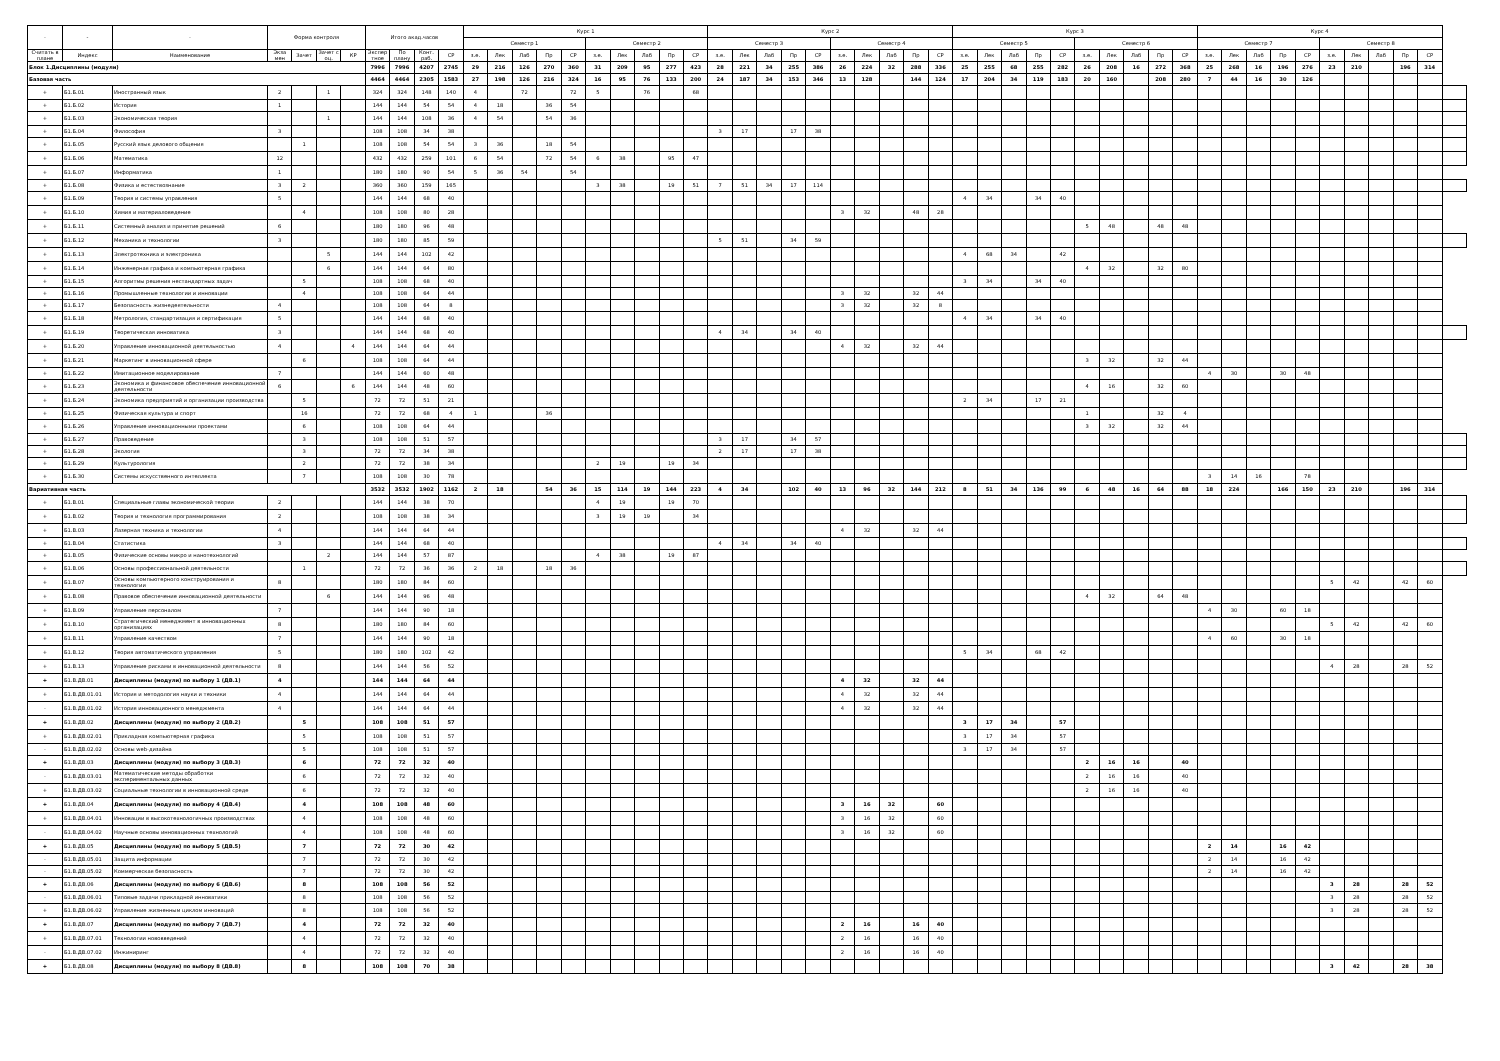| - | - | - | Форма контроля | | | | Итого акад.часов | | | | Курс 1 | | | | | | | | | | Курс 2 | | | | | | | | | | Курс 3 | | | | | | | | | | Курс 4 | | | | | | | | | | |
| --- | --- | --- | --- | --- | --- | --- | --- | --- | --- | --- | --- | --- | --- | --- | --- | --- | --- | --- | --- | --- | --- | --- | --- | --- | --- | --- | --- | --- | --- | --- | --- | --- | --- | --- | --- | --- | --- | --- | --- | --- | --- | --- | --- | --- | --- | --- | --- | --- | --- | --- | --- |
| | | | | | | | | | | | Семестр 1 | | | | | Семестр 2 | | | | | Семестр 3 | | | | | Семестр 4 | | | | | Семестр 5 | | | | | Семестр 6 | | | | | Семестр 7 | | | | | Семестр 8 | | | | | |
| Считать в плане | Индекс | Наименование | Экза мен | Зачет | Зачет с оц. | КР | Экспер тное | По плану | Конт. раб. | СР | з.е. | Лек | Лаб | Пр | СР | з.е. | Лек | Лаб | Пр | СР | з.е. | Лек | Лаб | Пр | СР | з.е. | Лек | Лаб | Пр | СР | з.е. | Лек | Лаб | Пр | СР | з.е. | Лек | Лаб | Пр | СР | з.е. | Лек | Лаб | Пр | СР | з.е. | Лек | Лаб | Пр | СР | |
| Блок 1.Дисциплины (модули) | | | | | | | 7996 | 7996 | 4207 | 2745 | 29 | 216 | 126 | 270 | 360 | 31 | 209 | 95 | 277 | 423 | 28 | 221 | 34 | 255 | 386 | 26 | 224 | 32 | 288 | 336 | 25 | 255 | 68 | 255 | 282 | 26 | 208 | 16 | 272 | 368 | 25 | 268 | 16 | 196 | 276 | 23 | 210 | | 196 | 314 | |
| Базовая часть | | | | | | | 4464 | 4464 | 2305 | 1583 | 27 | 198 | 126 | 216 | 324 | 16 | 95 | 76 | 133 | 200 | 24 | 187 | 34 | 153 | 346 | 13 | 128 | | 144 | 124 | 17 | 204 | 34 | 119 | 183 | 20 | 160 | | 208 | 280 | 7 | 44 | 16 | 30 | 126 | | | | | | |
| + | Б1.Б.01 | Иностранный язык | 2 | | 1 | | 324 | 324 | 148 | 140 | 4 | | 72 | | 72 | 5 | | 76 | | 68 | | | | | | | | | | | | | | | | | | | | | | | | | | | | | | | |
| + | Б1.Б.02 | История | 1 | | | | 144 | 144 | 54 | 54 | 4 | 18 | | 36 | 54 | | | | | | | | | | | | | | | | | | | | | | | | | | | | | | | | | | | | |
| + | Б1.Б.03 | Экономическая теория | | | 1 | | 144 | 144 | 108 | 36 | 4 | 54 | | 54 | 36 | | | | | | | | | | | | | | | | | | | | | | | | | | | | | | | | | | | | |
| + | Б1.Б.04 | Философия | 3 | | | | 108 | 108 | 34 | 38 | | | | | | | | | | | 3 | 17 | | 17 | 38 | | | | | | | | | | | | | | | | | | | | | | | | | | |
| + | Б1.Б.05 | Русский язык делового общения | | 1 | | | 108 | 108 | 54 | 54 | 3 | 36 | | 18 | 54 | | | | | | | | | | | | | | | | | | | | | | | | | | | | | | | | | | | | |
| + | Б1.Б.06 | Математика | 12 | | | | 432 | 432 | 259 | 101 | 6 | 54 | | 72 | 54 | 6 | 38 | | 95 | 47 | | | | | | | | | | | | | | | | | | | | | | | | | | | | | | | |
| + | Б1.Б.07 | Информатика | 1 | | | | 180 | 180 | 90 | 54 | 5 | 36 | 54 | | 54 | | | | | | | | | | | | | | | | | | | | | | | | | | | | | | | | | | | | |
| + | Б1.Б.08 | Физика и естествознание | 3 | 2 | | | 360 | 360 | 159 | 165 | | | | | | 3 | 38 | | 19 | 51 | 7 | 51 | 34 | 17 | 114 | | | | | | | | | | | | | | | | | | | | | | | | | | |
| + | Б1.Б.09 | Теория и системы управления | 5 | | | | 144 | 144 | 68 | 40 | | | | | | | | | | | | | | | | | | | | | 4 | 34 | | 34 | 40 | | | | | | | | | | | | | | | | |
| + | Б1.Б.10 | Химия и материаловедение | | 4 | | | 108 | 108 | 80 | 28 | | | | | | | | | | | | | | | | 3 | 32 | | 48 | 28 | | | | | | | | | | | | | | | | | | | | | |
| + | Б1.Б.11 | Системный анализ и принятие решений | 6 | | | | 180 | 180 | 96 | 48 | | | | | | | | | | | | | | | | | | | | | | | | | | 5 | 48 | | 48 | 48 | | | | | | | | | | | |
| + | Б1.Б.12 | Механика и технологии | 3 | | | | 180 | 180 | 85 | 59 | | | | | | | | | | | 5 | 51 | | 34 | 59 | | | | | | | | | | | | | | | | | | | | | | | | | | |
| + | Б1.Б.13 | Электротехника и электроника | | | 5 | | 144 | 144 | 102 | 42 | | | | | | | | | | | | | | | | | | | | | 4 | 68 | 34 | | 42 | | | | | | | | | | | | | | | | |
| + | Б1.Б.14 | Инженерная графика и компьютерная графика | | | 6 | | 144 | 144 | 64 | 80 | | | | | | | | | | | | | | | | | | | | | | | | | | 4 | 32 | | 32 | 80 | | | | | | | | | | | |
| + | Б1.Б.15 | Алгоритмы решения нестандартных задач | | 5 | | | 108 | 108 | 68 | 40 | | | | | | | | | | | | | | | | | | | | | 3 | 34 | | 34 | 40 | | | | | | | | | | | | | | | | |
| + | Б1.Б.16 | Промышленные технологии и инновации | | 4 | | | 108 | 108 | 64 | 44 | | | | | | | | | | | | | | | | 3 | 32 | | 32 | 44 | | | | | | | | | | | | | | | | | | | | | |
| + | Б1.Б.17 | Безопасность жизнедеятельности | 4 | | | | 108 | 108 | 64 | 8 | | | | | | | | | | | | | | | | 3 | 32 | | 32 | 8 | | | | | | | | | | | | | | | | | | | | | |
| + | Б1.Б.18 | Метрология, стандартизация и сертификация | 5 | | | | 144 | 144 | 68 | 40 | | | | | | | | | | | | | | | | | | | | | 4 | 34 | | 34 | 40 | | | | | | | | | | | | | | | | |
| + | Б1.Б.19 | Теоретическая инноватика | 3 | | | | 144 | 144 | 68 | 40 | | | | | | | | | | | 4 | 34 | | 34 | 40 | | | | | | | | | | | | | | | | | | | | | | | | | | |
| + | Б1.Б.20 | Управление инновационной деятельностью | 4 | | | 4 | 144 | 144 | 64 | 44 | | | | | | | | | | | | | | | | 4 | 32 | | 32 | 44 | | | | | | | | | | | | | | | | | | | | | |
| + | Б1.Б.21 | Маркетинг в инновационной сфере | | 6 | | | 108 | 108 | 64 | 44 | | | | | | | | | | | | | | | | | | | | | | | | | | 3 | 32 | | 32 | 44 | | | | | | | | | | | |
| + | Б1.Б.22 | Имитационное моделирование | 7 | | | | 144 | 144 | 60 | 48 | | | | | | | | | | | | | | | | | | | | | | | | | | | | | | | 4 | 30 | | 30 | 48 | | | | | | |
| + | Б1.Б.23 | Экономика и финансовое обеспечение инновационной деятельности | 6 | | | 6 | 144 | 144 | 48 | 60 | | | | | | | | | | | | | | | | | | | | | | | | | | 4 | 16 | | 32 | 60 | | | | | | | | | | | |
| + | Б1.Б.24 | Экономика предприятий и организации производства | | 5 | | | 72 | 72 | 51 | 21 | | | | | | | | | | | | | | | | | | | | | 2 | 34 | | 17 | 21 | | | | | | | | | | | | | | | | |
| + | Б1.Б.25 | Физическая культура и спорт | | 16 | | | 72 | 72 | 68 | 4 | 1 | | | 36 | | | | | | | | | | | | | | | | | | | | | | 1 | | | 32 | 4 | | | | | | | | | | | |
| + | Б1.Б.26 | Управление инновационными проектами | | 6 | | | 108 | 108 | 64 | 44 | | | | | | | | | | | | | | | | | | | | | | | | | | 3 | 32 | | 32 | 44 | | | | | | | | | | | |
| + | Б1.Б.27 | Правоведение | | 3 | | | 108 | 108 | 51 | 57 | | | | | | | | | | | 3 | 17 | | 34 | 57 | | | | | | | | | | | | | | | | | | | | | | | | | | |
| + | Б1.Б.28 | Экология | | 3 | | | 72 | 72 | 34 | 38 | | | | | | | | | | | 2 | 17 | | 17 | 38 | | | | | | | | | | | | | | | | | | | | | | | | | | |
| + | Б1.Б.29 | Культурология | | 2 | | | 72 | 72 | 38 | 34 | | | | | | 2 | 19 | | 19 | 34 | | | | | | | | | | | | | | | | | | | | | | | | | | | | | | | |
| + | Б1.Б.30 | Системы искусственного интеллекта | | 7 | | | 108 | 108 | 30 | 78 | | | | | | | | | | | | | | | | | | | | | | | | | | | | | | | 3 | 14 | 16 | | 78 | | | | | | |
| Вариативная часть | | | | | | | 3532 | 3532 | 1902 | 1162 | 2 | 18 | | 54 | 36 | 15 | 114 | 19 | 144 | 223 | 4 | 34 | | 102 | 40 | 13 | 96 | 32 | 144 | 212 | 8 | 51 | 34 | 136 | 99 | 6 | 48 | 16 | 64 | 88 | 18 | 224 | | 166 | 150 | 23 | 210 | | 196 | 314 | |
| + | Б1.В.01 | Специальные главы экономической теории | 2 | | | | 144 | 144 | 38 | 70 | | | | | | 4 | 19 | | 19 | 70 | | | | | | | | | | | | | | | | | | | | | | | | | | | | | | | |
| + | Б1.В.02 | Теория и технология программирования | 2 | | | | 108 | 108 | 38 | 34 | | | | | | 3 | 19 | 19 | | 34 | | | | | | | | | | | | | | | | | | | | | | | | | | | | | | | |
| + | Б1.В.03 | Лазерная техника и технологии | 4 | | | | 144 | 144 | 64 | 44 | | | | | | | | | | | | | | | | 4 | 32 | | 32 | 44 | | | | | | | | | | | | | | | | | | | | | |
| + | Б1.В.04 | Статистика | 3 | | | | 144 | 144 | 68 | 40 | | | | | | | | | | | 4 | 34 | | 34 | 40 | | | | | | | | | | | | | | | | | | | | | | | | | | |
| + | Б1.В.05 | Физические основы микро и нанотехнологий | | | 2 | | 144 | 144 | 57 | 87 | | | | | | 4 | 38 | | 19 | 87 | | | | | | | | | | | | | | | | | | | | | | | | | | | | | | | |
| + | Б1.В.06 | Основы профессиональной деятельности | | 1 | | | 72 | 72 | 36 | 36 | 2 | 18 | | 18 | 36 | | | | | | | | | | | | | | | | | | | | | | | | | | | | | | | | | | | | |
| + | Б1.В.07 | Основы компьютерного конструирования и технологии | 8 | | | | 180 | 180 | 84 | 60 | | | | | | | | | | | | | | | | | | | | | | | | | | | | | | | | | | | | 5 | 42 | | 42 | 60 | |
| + | Б1.В.08 | Правовое обеспечение инновационной деятельности | | | 6 | | 144 | 144 | 96 | 48 | | | | | | | | | | | | | | | | | | | | | | | | | | 4 | 32 | | 64 | 48 | | | | | | | | | | | |
| + | Б1.В.09 | Управление персоналом | 7 | | | | 144 | 144 | 90 | 18 | | | | | | | | | | | | | | | | | | | | | | | | | | | | | | | 4 | 30 | | 60 | 18 | | | | | | |
| + | Б1.В.10 | Стратегический менеджмент в инновационных организациях | 8 | | | | 180 | 180 | 84 | 60 | | | | | | | | | | | | | | | | | | | | | | | | | | | | | | | | | | | | 5 | 42 | | 42 | 60 | |
| + | Б1.В.11 | Управление качеством | 7 | | | | 144 | 144 | 90 | 18 | | | | | | | | | | | | | | | | | | | | | | | | | | | | | | | 4 | 60 | | 30 | 18 | | | | | | |
| + | Б1.В.12 | Теория автоматического управления | 5 | | | | 180 | 180 | 102 | 42 | | | | | | | | | | | | | | | | | | | | | 5 | 34 | | 68 | 42 | | | | | | | | | | | | | | | | |
| + | Б1.В.13 | Управление рисками в инновационной деятельности | 8 | | | | 144 | 144 | 56 | 52 | | | | | | | | | | | | | | | | | | | | | | | | | | | | | | | | | | | | 4 | 28 | | 28 | 52 | |
| + | Б1.В.ДВ.01 | Дисциплины (модули) по выбору 1 (ДВ.1) | 4 | | | | 144 | 144 | 64 | 44 | | | | | | | | | | | | | | | | 4 | 32 | | 32 | 44 | | | | | | | | | | | | | | | | | | | | | |
| + | Б1.В.ДВ.01.01 | История и методология науки и техники | 4 | | | | 144 | 144 | 64 | 44 | | | | | | | | | | | | | | | | 4 | 32 | | 32 | 44 | | | | | | | | | | | | | | | | | | | | | |
| - | Б1.В.ДВ.01.02 | История инновационного менеджмента | 4 | | | | 144 | 144 | 64 | 44 | | | | | | | | | | | | | | | | 4 | 32 | | 32 | 44 | | | | | | | | | | | | | | | | | | | | | |
| + | Б1.В.ДВ.02 | Дисциплины (модули) по выбору 2 (ДВ.2) | | 5 | | | 108 | 108 | 51 | 57 | | | | | | | | | | | | | | | | | | | | | 3 | 17 | 34 | | 57 | | | | | | | | | | | | | | | | |
| + | Б1.В.ДВ.02.01 | Прикладная компьютерная графика | | 5 | | | 108 | 108 | 51 | 57 | | | | | | | | | | | | | | | | | | | | | 3 | 17 | 34 | | 57 | | | | | | | | | | | | | | | | |
| - | Б1.В.ДВ.02.02 | Основы web-дизайна | | 5 | | | 108 | 108 | 51 | 57 | | | | | | | | | | | | | | | | | | | | | 3 | 17 | 34 | | 57 | | | | | | | | | | | | | | | | |
| + | Б1.В.ДВ.03 | Дисциплины (модули) по выбору 3 (ДВ.3) | | 6 | | | 72 | 72 | 32 | 40 | | | | | | | | | | | | | | | | | | | | | | | | | | 2 | 16 | 16 | | 40 | | | | | | | | | | | |
| - | Б1.В.ДВ.03.01 | Математические методы обработки экспериментальных данных | | 6 | | | 72 | 72 | 32 | 40 | | | | | | | | | | | | | | | | | | | | | | | | | | 2 | 16 | 16 | | 40 | | | | | | | | | | | |
| + | Б1.В.ДВ.03.02 | Социальные технологии в инновационной среде | | 6 | | | 72 | 72 | 32 | 40 | | | | | | | | | | | | | | | | | | | | | | | | | | 2 | 16 | 16 | | 40 | | | | | | | | | | | |
| + | Б1.В.ДВ.04 | Дисциплины (модули) по выбору 4 (ДВ.4) | | 4 | | | 108 | 108 | 48 | 60 | | | | | | | | | | | | | | | | 3 | 16 | 32 | | 60 | | | | | | | | | | | | | | | | | | | | | |
| + | Б1.В.ДВ.04.01 | Инновации в высокотехнологичных производствах | | 4 | | | 108 | 108 | 48 | 60 | | | | | | | | | | | | | | | | 3 | 16 | 32 | | 60 | | | | | | | | | | | | | | | | | | | | | |
| - | Б1.В.ДВ.04.02 | Научные основы инновационных технологий | | 4 | | | 108 | 108 | 48 | 60 | | | | | | | | | | | | | | | | 3 | 16 | 32 | | 60 | | | | | | | | | | | | | | | | | | | | | |
| + | Б1.В.ДВ.05 | Дисциплины (модули) по выбору 5 (ДВ.5) | | 7 | | | 72 | 72 | 30 | 42 | | | | | | | | | | | | | | | | | | | | | | | | | | | | | | | 2 | 14 | | 16 | 42 | | | | | | |
| - | Б1.В.ДВ.05.01 | Защита информации | | 7 | | | 72 | 72 | 30 | 42 | | | | | | | | | | | | | | | | | | | | | | | | | | | | | | | 2 | 14 | | 16 | 42 | | | | | | |
| - | Б1.В.ДВ.05.02 | Коммерческая безопасность | | 7 | | | 72 | 72 | 30 | 42 | | | | | | | | | | | | | | | | | | | | | | | | | | | | | | | 2 | 14 | | 16 | 42 | | | | | | |
| + | Б1.В.ДВ.06 | Дисциплины (модули) по выбору 6 (ДВ.6) | | 8 | | | 108 | 108 | 56 | 52 | | | | | | | | | | | | | | | | | | | | | | | | | | | | | | | | | | | | 3 | 28 | | 28 | 52 | |
| - | Б1.В.ДВ.06.01 | Типовые задачи прикладной инноватики | | 8 | | | 108 | 108 | 56 | 52 | | | | | | | | | | | | | | | | | | | | | | | | | | | | | | | | | | | | 3 | 28 | | 28 | 52 | |
| + | Б1.В.ДВ.06.02 | Управление жизненным циклом инноваций | | 8 | | | 108 | 108 | 56 | 52 | | | | | | | | | | | | | | | | | | | | | | | | | | | | | | | | | | | | 3 | 28 | | 28 | 52 | |
| + | Б1.В.ДВ.07 | Дисциплины (модули) по выбору 7 (ДВ.7) | | 4 | | | 72 | 72 | 32 | 40 | | | | | | | | | | | | | | | | 2 | 16 | | 16 | 40 | | | | | | | | | | | | | | | | | | | | | |
| + | Б1.В.ДВ.07.01 | Технологии нововведений | | 4 | | | 72 | 72 | 32 | 40 | | | | | | | | | | | | | | | | 2 | 16 | | 16 | 40 | | | | | | | | | | | | | | | | | | | | | |
| - | Б1.В.ДВ.07.02 | Инжиниринг | | 4 | | | 72 | 72 | 32 | 40 | | | | | | | | | | | | | | | | 2 | 16 | | 16 | 40 | | | | | | | | | | | | | | | | | | | | | |
| + | Б1.В.ДВ.08 | Дисциплины (модули) по выбору 8 (ДВ.8) | | 8 | | | 108 | 108 | 70 | 38 | | | | | | | | | | | | | | | | | | | | | | | | | | | | | | | | | | | | 3 | 42 | | 28 | 38 | |